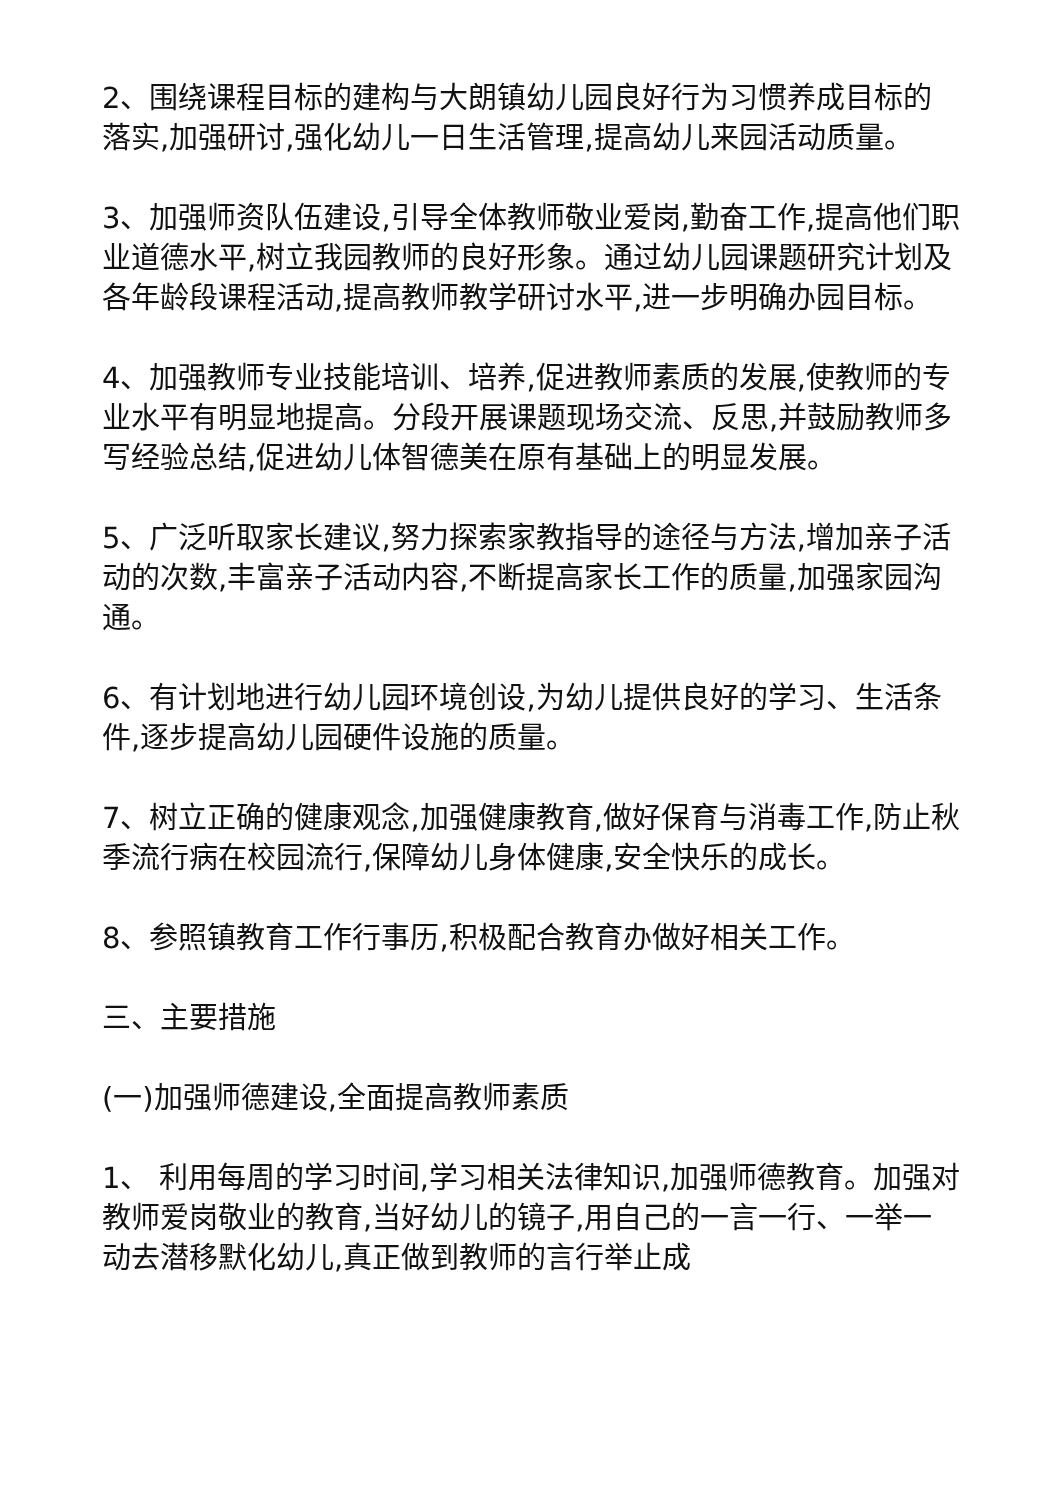2、围绕课程目标的建构与大朗镇幼儿园良好行为习惯养成目标的落实,加强研讨,强化幼儿一日生活管理,提高幼儿来园活动质量。
3、加强师资队伍建设,引导全体教师敬业爱岗,勤奋工作,提高他们职业道德水平,树立我园教师的良好形象。通过幼儿园课题研究计划及各年龄段课程活动,提高教师教学研讨水平,进一步明确办园目标。
4、加强教师专业技能培训、培养,促进教师素质的发展,使教师的专业水平有明显地提高。分段开展课题现场交流、反思,并鼓励教师多写经验总结,促进幼儿体智德美在原有基础上的明显发展。
5、广泛听取家长建议,努力探索家教指导的途径与方法,增加亲子活动的次数,丰富亲子活动内容,不断提高家长工作的质量,加强家园沟通。
6、有计划地进行幼儿园环境创设,为幼儿提供良好的学习、生活条件,逐步提高幼儿园硬件设施的质量。
7、树立正确的健康观念,加强健康教育,做好保育与消毒工作,防止秋季流行病在校园流行,保障幼儿身体健康,安全快乐的成长。
8、参照镇教育工作行事历,积极配合教育办做好相关工作。
三、主要措施
(一)加强师德建设,全面提高教师素质
1、 利用每周的学习时间,学习相关法律知识,加强师德教育。加强对教师爱岗敬业的教育,当好幼儿的镜子,用自己的一言一行、一举一动去潜移默化幼儿,真正做到教师的言行举止成